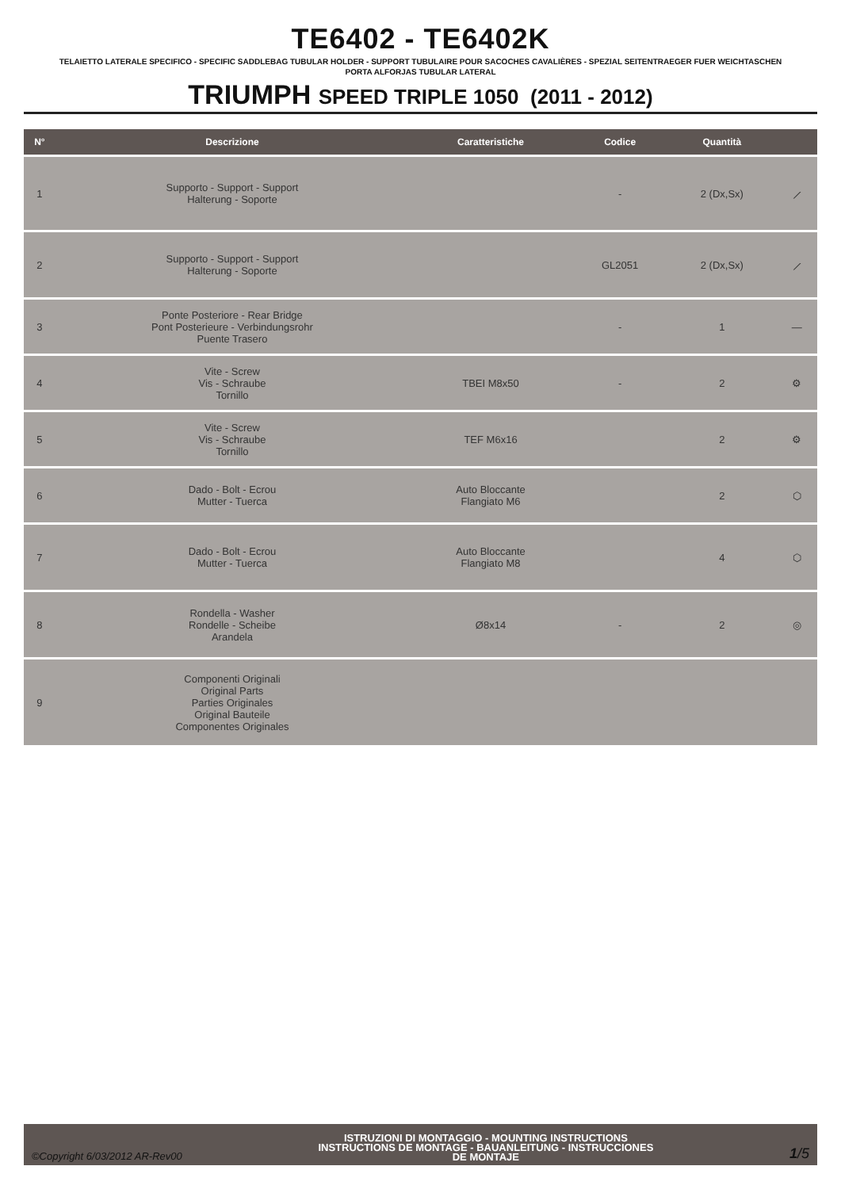TE6402 - TE6402K
TELAIETTO LATERALE SPECIFICO - SPECIFIC SADDLEBAG TUBULAR HOLDER - SUPPORT TUBULAIRE POUR SACOCHES CAVALIÈRES - SPEZIAL SEITENTRAEGER FUER WEICHTASCHEN
PORTA ALFORJAS TUBULAR LATERAL
TRIUMPH SPEED TRIPLE 1050 (2011 - 2012)
| N° | Descrizione | Caratteristiche | Codice | Quantità | |
| --- | --- | --- | --- | --- | --- |
| 1 | Supporto - Support - Support Halterung - Soporte | | - | 2 (Dx,Sx) | ⟋ |
| 2 | Supporto - Support - Support Halterung - Soporte | | GL2051 | 2 (Dx,Sx) | ⟋ |
| 3 | Ponte Posteriore - Rear Bridge Pont Posterieure - Verbindungsrohr Puente Trasero | | - | 1 | — |
| 4 | Vite - Screw Vis - Schraube Tornillo | TBEI M8x50 | - | 2 | ⚙ |
| 5 | Vite - Screw Vis - Schraube Tornillo | TEF M6x16 | | 2 | ⚙ |
| 6 | Dado - Bolt - Ecrou Mutter - Tuerca | Auto Bloccante Flangiato M6 | | 2 | ⬡ |
| 7 | Dado - Bolt - Ecrou Mutter - Tuerca | Auto Bloccante Flangiato M8 | | 4 | ⬡ |
| 8 | Rondella - Washer Rondelle - Scheibe Arandela | Ø8x14 | - | 2 | ◎ |
| 9 | Componenti Originali Original Parts Parties Originales Original Bauteile Componentes Originales | | | | |
©Copyright 6/03/2012 AR-Rev00
ISTRUZIONI DI MONTAGGIO - MOUNTING INSTRUCTIONS
INSTRUCTIONS DE MONTAGE - BAUANLEITUNG - INSTRUCCIONES
DE MONTAJE
1/5